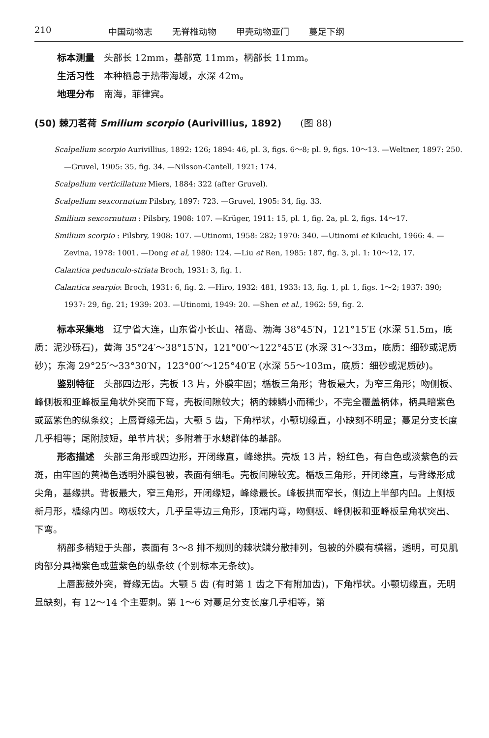210 中国动物志 无脊椎动物 甲壳动物亚门 蔓足下纲
标本测量　头部长 12mm，基部宽 11mm，柄部长 11mm。
生活习性　本种栖息于热带海域，水深 42m。
地理分布　南海，菲律宾。
(50) 棘刀茗荷 Smilium scorpio (Aurivillius, 1892)　　(图 88)
Scalpellum scorpio Aurivillius, 1892: 126; 1894: 46, pl. 3, figs. 6～8; pl. 9, figs. 10～13. —Weltner, 1897: 250. —Gruvel, 1905: 35, fig. 34. —Nilsson-Cantell, 1921: 174.
Scalpellum verticillatum Miers, 1884: 322 (after Gruvel).
Scalpellum sexcornutum Pilsbry, 1897: 723. —Gruvel, 1905: 34, fig. 33.
Smilium sexcornutum : Pilsbry, 1908: 107. —Krüger, 1911: 15, pl. 1, fig. 2a, pl. 2, figs. 14～17.
Smilium scorpio : Pilsbry, 1908: 107. —Utinomi, 1958: 282; 1970: 340. —Utinomi et Kikuchi, 1966: 4. —Zevina, 1978: 1001. —Dong et al, 1980: 124. —Liu et Ren, 1985: 187, fig. 3, pl. 1: 10～12, 17.
Calantica pedunculo-striata Broch, 1931: 3, fig. 1.
Calantica searpio: Broch, 1931: 6, fig. 2. —Hiro, 1932: 481, 1933: 13, fig. 1, pl. 1, figs. 1～2; 1937: 390; 1937: 29, fig. 21; 1939: 203. —Utinomi, 1949: 20. —Shen et al., 1962: 59, fig. 2.
标本采集地　辽宁省大连，山东省小长山、褚岛、渤海 38°45′N，121°15′E (水深 51.5m，底质：泥沙砾石)，黄海 35°24′～38°15′N，121°00′～122°45′E (水深 31～33m，底质：细砂或泥质砂)；东海 29°25′～33°30′N，123°00′～125°40′E (水深 55～103m，底质：细砂或泥质砂)。
鉴别特征　头部四边形，壳板 13 片，外膜牢固；楯板三角形；背板最大，为窄三角形；吻侧板、峰侧板和亚峰板呈角状外突而下弯，壳板间隙较大；柄的棘鳞小而稀少，不完全覆盖柄体，柄具暗紫色或蓝紫色的纵条纹；上唇脊缘无齿，大颚 5 齿，下角栉状，小颚切缘直，小缺刻不明显；蔓足分支长度几乎相等；尾附肢短，单节片状；多附着于水螅群体的基部。
形态描述　头部三角形或四边形，开闭缘直，峰缘拱。壳板 13 片，粉红色，有白色或淡紫色的云斑，由牢固的黄褐色透明外膜包被，表面有细毛。壳板间隙较宽。楯板三角形，开闭缘直，与背缘形成尖角，基缘拱。背板最大，窄三角形，开闭缘短，峰缘最长。峰板拱而窄长，侧边上半部内凹。上侧板新月形，楯缘内凹。吻板较大，几乎呈等边三角形，顶端内弯，吻侧板、峰侧板和亚峰板呈角状突出、下弯。
柄部多稍短于头部，表面有 3～8 排不规则的棘状鳞分散排列，包被的外膜有横褶，透明，可见肌肉部分具褐紫色或蓝紫色的纵条纹 (个别标本无条纹)。
上唇膨鼓外突，脊缘无齿。大颚 5 齿 (有时第 1 齿之下有附加齿)，下角栉状。小颚切缘直，无明显缺刻，有 12～14 个主要刺。第 1～6 对蔓足分支长度几乎相等，第